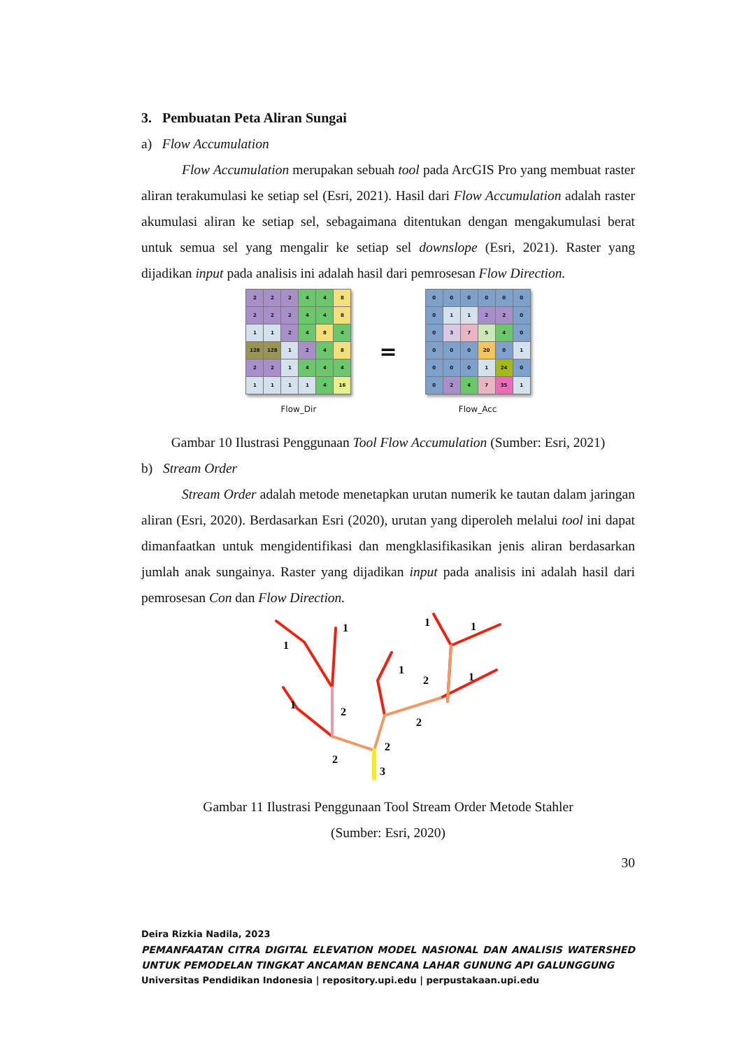3. Pembuatan Peta Aliran Sungai
a) Flow Accumulation
Flow Accumulation merupakan sebuah tool pada ArcGIS Pro yang membuat raster aliran terakumulasi ke setiap sel (Esri, 2021). Hasil dari Flow Accumulation adalah raster akumulasi aliran ke setiap sel, sebagaimana ditentukan dengan mengakumulasi berat untuk semua sel yang mengalir ke setiap sel downslope (Esri, 2021). Raster yang dijadikan input pada analisis ini adalah hasil dari pemrosesan Flow Direction.
| 2 | 2 | 2 | 4 | 4 | 8 |
| 2 | 2 | 2 | 4 | 4 | 8 |
| 1 | 1 | 2 | 4 | 8 | 4 |
| 128 | 128 | 1 | 2 | 4 | 8 |
| 2 | 2 | 1 | 4 | 4 | 4 |
| 1 | 1 | 1 | 1 | 4 | 16 |
Flow_Dir
=
| 0 | 0 | 0 | 0 | 0 | 0 |
| 0 | 1 | 1 | 2 | 2 | 0 |
| 0 | 3 | 7 | 5 | 4 | 0 |
| 0 | 0 | 0 | 20 | 0 | 1 |
| 0 | 0 | 0 | 1 | 24 | 0 |
| 0 | 2 | 4 | 7 | 35 | 1 |
Flow_Acc
Gambar 10 Ilustrasi Penggunaan Tool Flow Accumulation (Sumber: Esri, 2021)
b) Stream Order
Stream Order adalah metode menetapkan urutan numerik ke tautan dalam jaringan aliran (Esri, 2020). Berdasarkan Esri (2020), urutan yang diperoleh melalui tool ini dapat dimanfaatkan untuk mengidentifikasi dan mengklasifikasikan jenis aliran berdasarkan jumlah anak sungainya. Raster yang dijadikan input pada analisis ini adalah hasil dari pemrosesan Con dan Flow Direction.
1
1
1
2
1
1
1
2
1
2
2
2
3
Gambar 11 Ilustrasi Penggunaan Tool Stream Order Metode Stahler
(Sumber: Esri, 2020)
30
Deira Rizkia Nadila, 2023
PEMANFAATAN CITRA DIGITAL ELEVATION MODEL NASIONAL DAN ANALISIS WATERSHED UNTUK PEMODELAN TINGKAT ANCAMAN BENCANA LAHAR GUNUNG API GALUNGGUNG
Universitas Pendidikan Indonesia | repository.upi.edu | perpustakaan.upi.edu